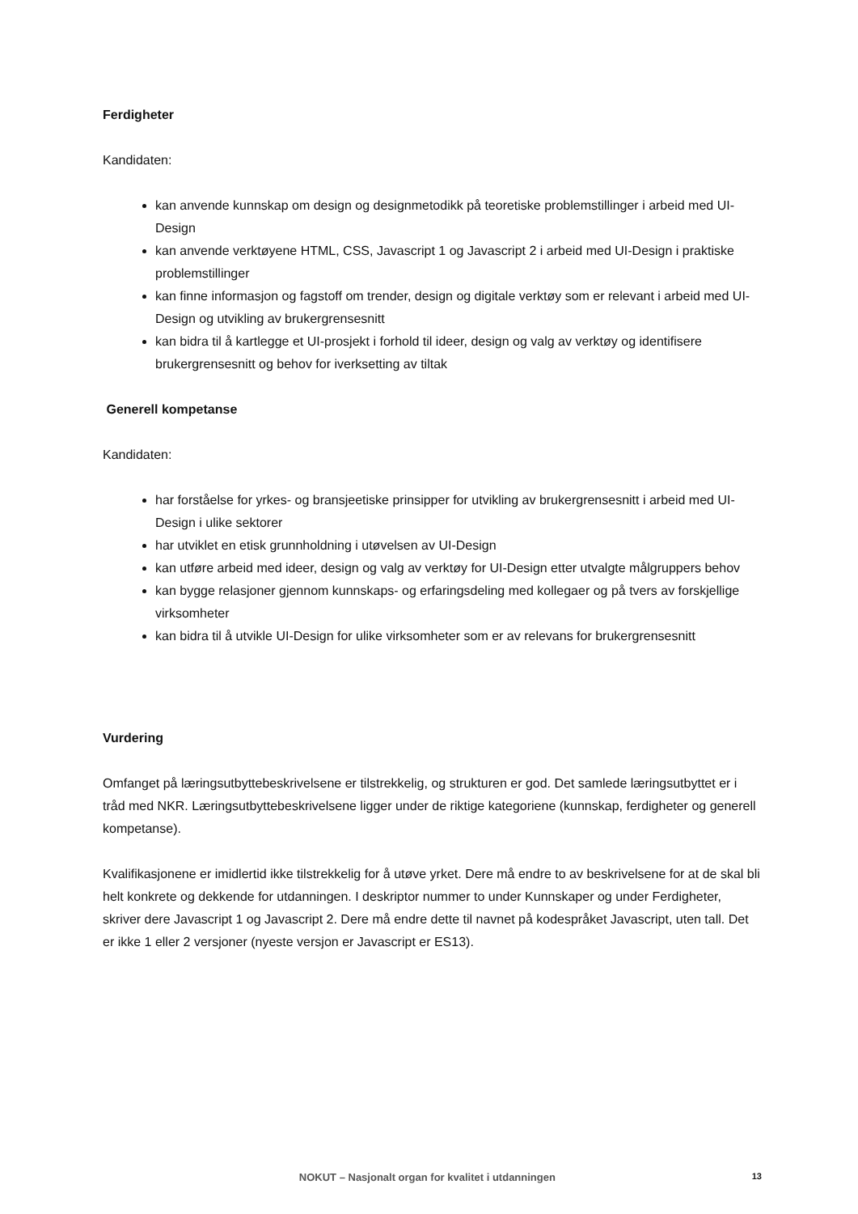Ferdigheter
Kandidaten:
kan anvende kunnskap om design og designmetodikk på teoretiske problemstillinger i arbeid med UI-Design
kan anvende verktøyene HTML, CSS, Javascript 1 og Javascript 2 i arbeid med UI-Design i praktiske problemstillinger
kan finne informasjon og fagstoff om trender, design og digitale verktøy som er relevant i arbeid med UI-Design og utvikling av brukergrensesnitt
kan bidra til å kartlegge et UI-prosjekt i forhold til ideer, design og valg av verktøy og identifisere brukergrensesnitt og behov for iverksetting av tiltak
Generell kompetanse
Kandidaten:
har forståelse for yrkes- og bransjeetiske prinsipper for utvikling av brukergrensesnitt i arbeid med UI-Design i ulike sektorer
har utviklet en etisk grunnholdning i utøvelsen av UI-Design
kan utføre arbeid med ideer, design og valg av verktøy for UI-Design etter utvalgte målgruppers behov
kan bygge relasjoner gjennom kunnskaps- og erfaringsdeling med kollegaer og på tvers av forskjellige virksomheter
kan bidra til å utvikle UI-Design for ulike virksomheter som er av relevans for brukergrensesnitt
Vurdering
Omfanget på læringsutbyttebeskrivelsene er tilstrekkelig, og strukturen er god. Det samlede læringsutbyttet er i tråd med NKR. Læringsutbyttebeskrivelsene ligger under de riktige kategoriene (kunnskap, ferdigheter og generell kompetanse).
Kvalifikasjonene er imidlertid ikke tilstrekkelig for å utøve yrket. Dere må endre to av beskrivelsene for at de skal bli helt konkrete og dekkende for utdanningen. I deskriptor nummer to under Kunnskaper og under Ferdigheter, skriver dere Javascript 1 og Javascript 2. Dere må endre dette til navnet på kodespråket Javascript, uten tall. Det er ikke 1 eller 2 versjoner (nyeste versjon er Javascript er ES13).
NOKUT – Nasjonalt organ for kvalitet i utdanningen 13